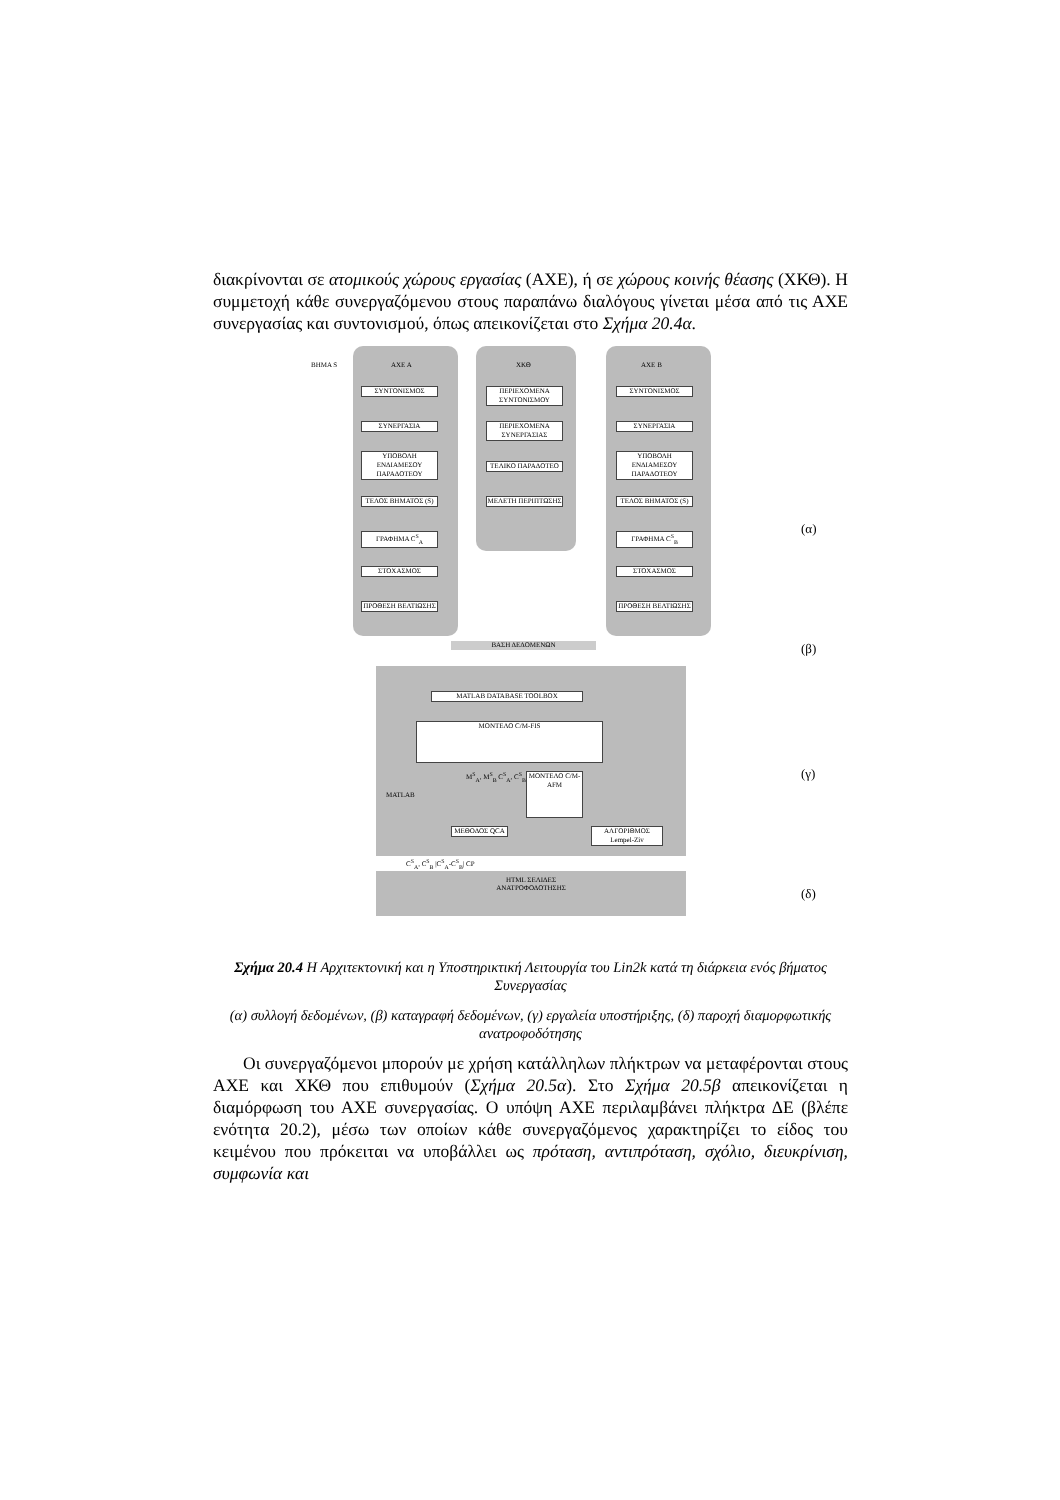διακρίνονται σε ατομικούς χώρους εργασίας (ΑΧΕ), ή σε χώρους κοινής θέασης (ΧΚΘ). Η συμμετοχή κάθε συνεργαζόμενου στους παραπάνω διαλόγους γίνεται μέσα από τις ΑΧΕ συνεργασίας και συντονισμού, όπως απεικονίζεται στο Σχήμα 20.4α.
ΒΗΜΑ S ΑΧΕ Α ΧΚΘ ΑΧΕ Β
ΣΥΝΤΟΝΙΣΜΟΣ
ΣΥΝΕΡΓΑΣΙΑ
ΥΠΟΒΟΛΗ ΕΝΔΙΑΜΕΣΟΥ ΠΑΡΑΔΟΤΕΟΥ
ΤΕΛΟΣ ΒΗΜΑΤΟΣ (S)
ΓΡΑΦΗΜΑ C<sup>S</sup><sub>A</sub>
ΣΤΟΧΑΣΜΟΣ
ΠΡΟΘΕΣΗ ΒΕΛΤΙΩΣΗΣ
ΠΕΡΙΕΧΟΜΕΝΑ ΣΥΝΤΟΝΙΣΜΟΥ
ΠΕΡΙΕΧΟΜΕΝΑ ΣΥΝΕΡΓΑΣΙΑΣ
ΤΕΛΙΚΟ ΠΑΡΑΔΟΤΕΟ
ΜΕΛΕΤΗ ΠΕΡΙΠΤΩΣΗΣ
ΣΥΝΤΟΝΙΣΜΟΣ
ΣΥΝΕΡΓΑΣΙΑ
ΥΠΟΒΟΛΗ ΕΝΔΙΑΜΕΣΟΥ ΠΑΡΑΔΟΤΕΟΥ
ΤΕΛΟΣ ΒΗΜΑΤΟΣ (S)
ΓΡΑΦΗΜΑ C<sup>S</sup><sub>B</sub>
ΣΤΟΧΑΣΜΟΣ
ΠΡΟΘΕΣΗ ΒΕΛΤΙΩΣΗΣ
ΒΑΣΗ ΔΕΔΟΜΕΝΩΝ
MATLAB DATABASE TOOLBOX
ΜΟΝΤΕΛΟ C/M-FIS
MATLAB
M<sup>S</sup><sub>A</sub>, M<sup>S</sup><sub>B</sub> C<sup>S</sup><sub>A</sub>, C<sup>S</sup><sub>B</sub>
ΜΟΝΤΕΛΟ C/M-AFM
ΜΕΘΟΔΟΣ QCA
ΑΛΓΟΡΙΘΜΟΣ Lempel-Ziv
C<sup>S</sup><sub>A</sub>, C<sup>S</sup><sub>B</sub> |C<sup>S</sup><sub>A</sub>-C<sup>S</sup><sub>B</sub>| CP
HTML ΣΕΛΙΔΕΣ ΑΝΑΤΡΟΦΟΔΟΤΗΣΗΣ
(α)
(β)
(γ)
(δ)
Σχήμα 20.4 Η Αρχιτεκτονική και η Υποστηρικτική Λειτουργία του Lin2k κατά τη διάρκεια ενός βήματος Συνεργασίας
(α) συλλογή δεδομένων, (β) καταγραφή δεδομένων, (γ) εργαλεία υποστήριξης, (δ) παροχή διαμορφωτικής ανατροφοδότησης
Οι συνεργαζόμενοι μπορούν με χρήση κατάλληλων πλήκτρων να μεταφέρονται στους ΑΧΕ και ΧΚΘ που επιθυμούν (Σχήμα 20.5α). Στο Σχήμα 20.5β απεικονίζεται η διαμόρφωση του ΑΧΕ συνεργασίας. Ο υπόψη ΑΧΕ περιλαμβάνει πλήκτρα ΔΕ (βλέπε ενότητα 20.2), μέσω των οποίων κάθε συνεργαζόμενος χαρακτηρίζει το είδος του κειμένου που πρόκειται να υποβάλλει ως πρόταση, αντιπρόταση, σχόλιο, διευκρίνιση, συμφωνία και